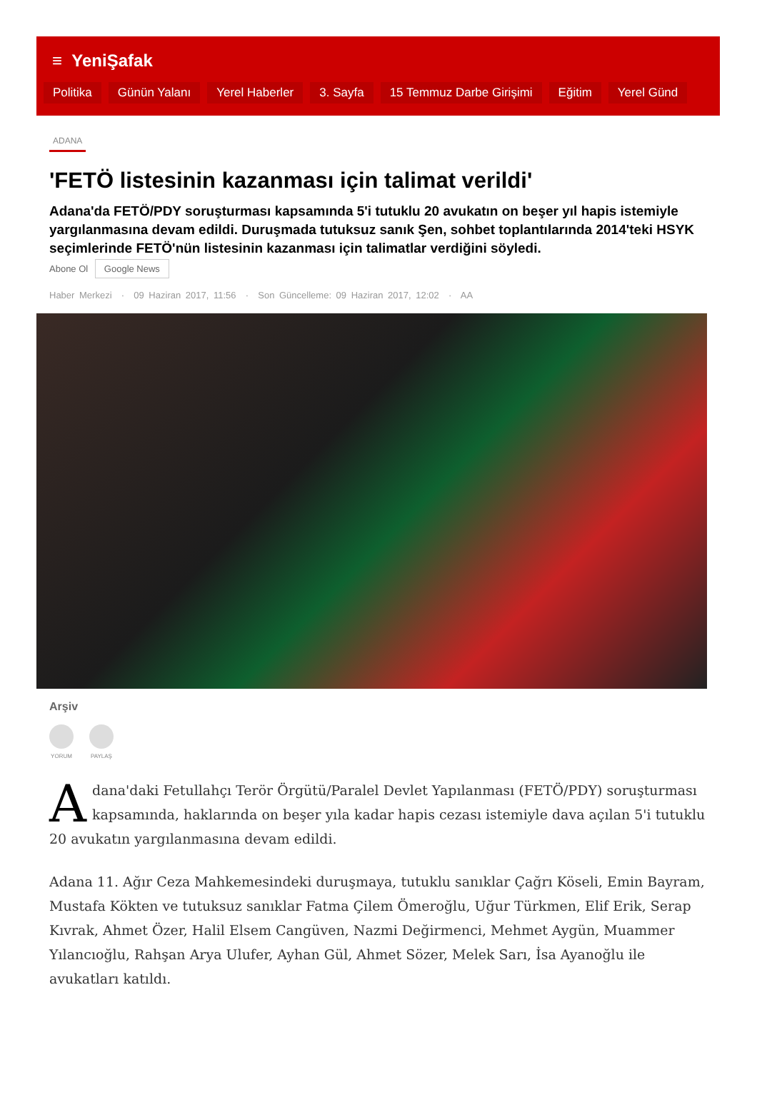≡ YeniŞafak
Politika Günün Yalanı Yerel Haberler 3. Sayfa 15 Temmuz Darbe Girişimi Eğitim Yerel Günd
ADANA
'FETÖ listesinin kazanması için talimat verildi'
Adana'da FETÖ/PDY soruşturması kapsamında 5'i tutuklu 20 avukatın on beşer yıl hapis istemiyle yargılanmasına devam edildi. Duruşmada tutuksuz sanık Şen, sohbet toplantılarında 2014'teki HSYK seçimlerinde FETÖ'nün listesinin kazanması için talimatlar verdiğini söyledi.
Abone Ol Google News
Haber Merkezi · 09 Haziran 2017, 11:56 · Son Güncelleme: 09 Haziran 2017, 12:02 · AA
Arşiv
YORUM PAYLAŞ
Adana'daki Fetullahçı Terör Örgütü/Paralel Devlet Yapılanması (FETÖ/PDY) soruşturması kapsamında, haklarında on beşer yıla kadar hapis cezası istemiyle dava açılan 5'i tutuklu 20 avukatın yargılanmasına devam edildi.
Adana 11. Ağır Ceza Mahkemesindeki duruşmaya, tutuklu sanıklar Çağrı Köseli, Emin Bayram, Mustafa Kökten ve tutuksuz sanıklar Fatma Çilem Ömeroğlu, Uğur Türkmen, Elif Erik, Serap Kıvrak, Ahmet Özer, Halil Elsem Cangüven, Nazmi Değirmenci, Mehmet Aygün, Muammer Yılancıoğlu, Rahşan Arya Ulufer, Ayhan Gül, Ahmet Sözer, Melek Sarı, İsa Ayanoğlu ile avukatları katıldı.